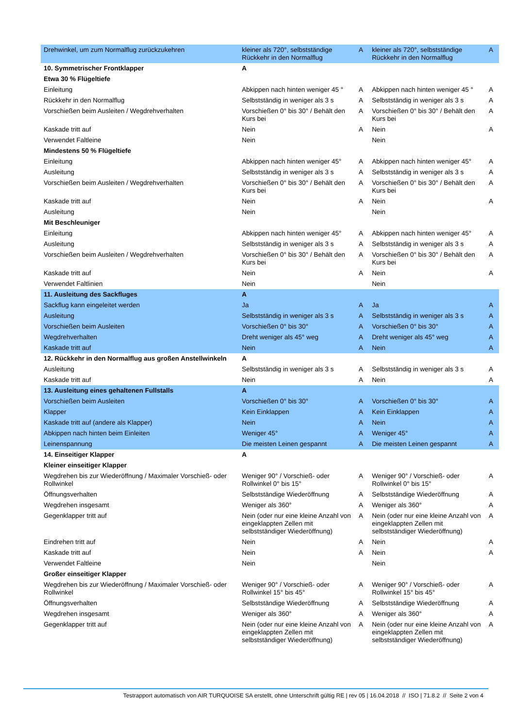| Drehwinkel, um zum Normalflug zurückzukehren | kleiner als 720°, selbstständige Rückkehr in den Normalflug | A | kleiner als 720°, selbstständige Rückkehr in den Normalflug | A |
| 10. Symmetrischer Frontklapper | A | | | |
| Etwa 30 % Flügeltiefe | | | | |
| Einleitung | Abkippen nach hinten weniger 45 ° | A | Abkippen nach hinten weniger 45 ° | A |
| Rückkehr in den Normalflug | Selbstständig in weniger als 3 s | A | Selbstständig in weniger als 3 s | A |
| Vorschießen beim Ausleiten / Wegdrehverhalten | Vorschießen 0° bis 30° / Behält den Kurs bei | A | Vorschießen 0° bis 30° / Behält den Kurs bei | A |
| Kaskade tritt auf | Nein | A | Nein | A |
| Verwendet Faltleine | Nein | | Nein | |
| Mindestens 50 % Flügeltiefe | | | | |
| Einleitung | Abkippen nach hinten weniger 45° | A | Abkippen nach hinten weniger 45° | A |
| Ausleitung | Selbstständig in weniger als 3 s | A | Selbstständig in weniger als 3 s | A |
| Vorschießen beim Ausleiten / Wegdrehverhalten | Vorschießen 0° bis 30° / Behält den Kurs bei | A | Vorschießen 0° bis 30° / Behält den Kurs bei | A |
| Kaskade tritt auf | Nein | A | Nein | A |
| Ausleitung | Nein | | Nein | |
| Mit Beschleuniger | | | | |
| Einleitung | Abkippen nach hinten weniger 45° | A | Abkippen nach hinten weniger 45° | A |
| Ausleitung | Selbstständig in weniger als 3 s | A | Selbstständig in weniger als 3 s | A |
| Vorschießen beim Ausleiten / Wegdrehverhalten | Vorschießen 0° bis 30° / Behält den Kurs bei | A | Vorschießen 0° bis 30° / Behält den Kurs bei | A |
| Kaskade tritt auf | Nein | A | Nein | A |
| Verwendet Faltlinien | Nein | | Nein | |
| 11. Ausleitung des Sackfluges | A | | | |
| Sackflug kann eingeleitet werden | Ja | A | Ja | A |
| Ausleitung | Selbstständig in weniger als 3 s | A | Selbstständig in weniger als 3 s | A |
| Vorschießen beim Ausleiten | Vorschießen 0° bis 30° | A | Vorschießen 0° bis 30° | A |
| Wegdrehverhalten | Dreht weniger als 45° weg | A | Dreht weniger als 45° weg | A |
| Kaskade tritt auf | Nein | A | Nein | A |
| 12. Rückkehr in den Normalflug aus großen Anstellwinkeln | A | | | |
| Ausleitung | Selbstständig in weniger als 3 s | A | Selbstständig in weniger als 3 s | A |
| Kaskade tritt auf | Nein | A | Nein | A |
| 13. Ausleitung eines gehaltenen Fullstalls | A | | | |
| Vorschießen beim Ausleiten | Vorschießen 0° bis 30° | A | Vorschießen 0° bis 30° | A |
| Klapper | Kein Einklappen | A | Kein Einklappen | A |
| Kaskade tritt auf (andere als Klapper) | Nein | A | Nein | A |
| Abkippen nach hinten beim Einleiten | Weniger 45° | A | Weniger 45° | A |
| Leinenspannung | Die meisten Leinen gespannt | A | Die meisten Leinen gespannt | A |
| 14. Einseitiger Klapper | A | | | |
| Kleiner einseitiger Klapper | | | | |
| Wegdrehen bis zur Wiederöffnung / Maximaler Vorschieß- oder Rollwinkel | Weniger 90° / Vorschieß- oder Rollwinkel 0° bis 15° | A | Weniger 90° / Vorschieß- oder Rollwinkel 0° bis 15° | A |
| Öffnungsverhalten | Selbstständige Wiederöffnung | A | Selbstständige Wiederöffnung | A |
| Wegdrehen insgesamt | Weniger als 360° | A | Weniger als 360° | A |
| Gegenklapper tritt auf | Nein (oder nur eine kleine Anzahl von eingeklappten Zellen mit selbstständiger Wiederöffnung) | A | Nein (oder nur eine kleine Anzahl von eingeklappten Zellen mit selbstständiger Wiederöffnung) | A |
| Eindrehen tritt auf | Nein | A | Nein | A |
| Kaskade tritt auf | Nein | A | Nein | A |
| Verwendet Faltleine | Nein | | Nein | |
| Großer einseitiger Klapper | | | | |
| Wegdrehen bis zur Wiederöffnung / Maximaler Vorschieß- oder Rollwinkel | Weniger 90° / Vorschieß- oder Rollwinkel 15° bis 45° | A | Weniger 90° / Vorschieß- oder Rollwinkel 15° bis 45° | A |
| Öffnungsverhalten | Selbstständige Wiederöffnung | A | Selbstständige Wiederöffnung | A |
| Wegdrehen insgesamt | Weniger als 360° | A | Weniger als 360° | A |
| Gegenklapper tritt auf | Nein (oder nur eine kleine Anzahl von eingeklappten Zellen mit selbstständiger Wiederöffnung) | A | Nein (oder nur eine kleine Anzahl von eingeklappten Zellen mit selbstständiger Wiederöffnung) | A |
Testrapport automatisch von AIR TURQUOISE SA erstellt, ohne Unterschrift gültig RE | rev 05 | 16.04.2018 // ISO | 71.8.2 // Seite 2 von 4